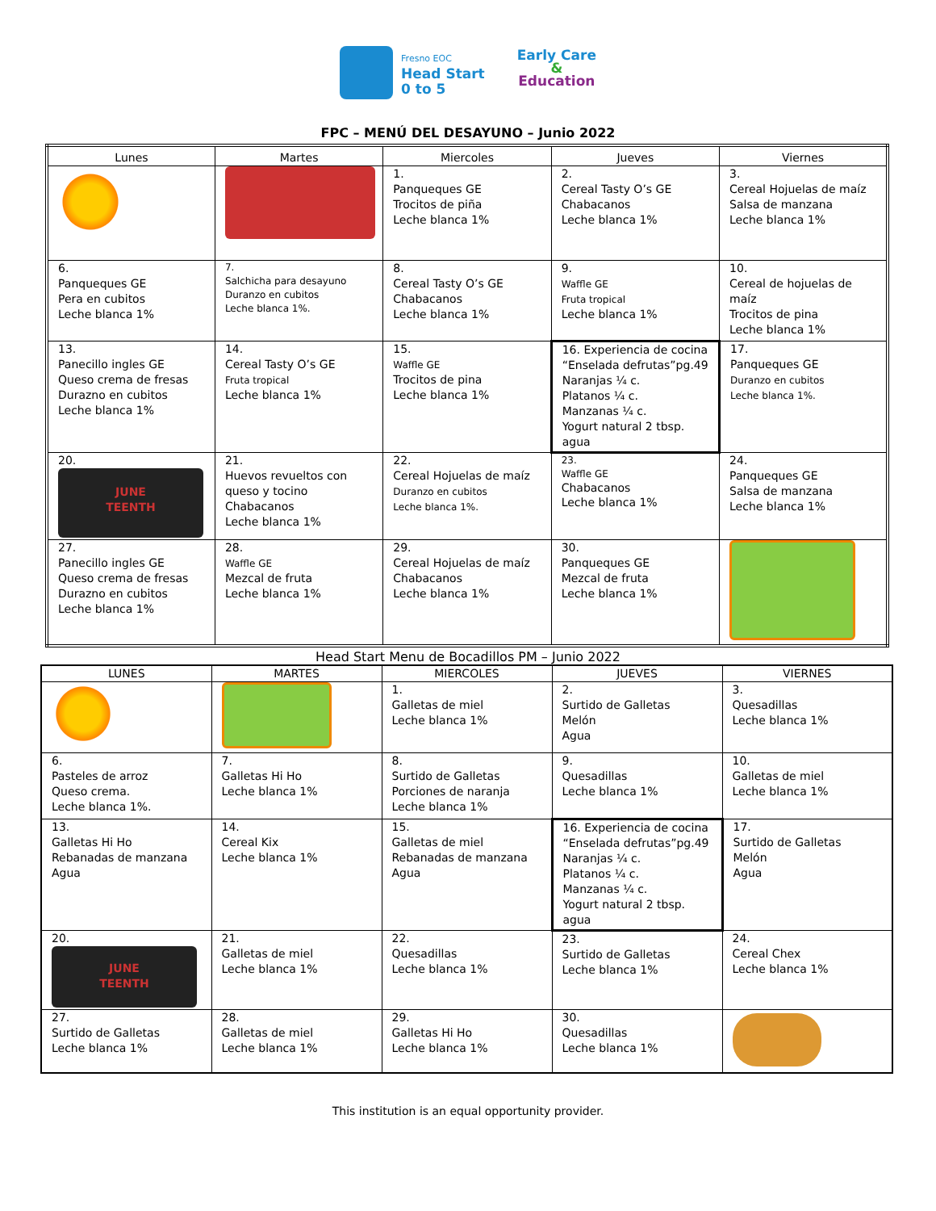Fresno EOC
Head Start
0 to 5
Early Care
&
Education
FPC – MENÚ DEL DESAYUNO – Junio 2022
| Lunes | Martes | Miercoles | Jueves | Viernes |
| --- | --- | --- | --- | --- |
| | | 1. Panqueques GE Trocitos de piña Leche blanca 1% | 2. Cereal Tasty O’s GE Chabacanos Leche blanca 1% | 3. Cereal Hojuelas de maíz Salsa de manzana Leche blanca 1% |
| 6. Panqueques GE Pera en cubitos Leche blanca 1% | 7. Salchicha para desayuno Duranzo en cubitos Leche blanca 1%. | 8. Cereal Tasty O’s GE Chabacanos Leche blanca 1% | 9. Waffle GE Fruta tropical Leche blanca 1% | 10. Cereal de hojuelas de maíz Trocitos de pina Leche blanca 1% |
| 13. Panecillo ingles GE Queso crema de fresas Durazno en cubitos Leche blanca 1% | 14. Cereal Tasty O’s GE Fruta tropical Leche blanca 1% | 15. Waffle GE Trocitos de pina Leche blanca 1% | 16. Experiencia de cocina “Enselada defrutas”pg.49 Naranjas ¼ c. Platanos ¼ c. Manzanas ¼ c. Yogurt natural 2 tbsp. agua | 17. Panqueques GE Duranzo en cubitos Leche blanca 1%. |
| 20. JUNE TEENTH | 21. Huevos revueltos con queso y tocino Chabacanos Leche blanca 1% | 22. Cereal Hojuelas de maíz Duranzo en cubitos Leche blanca 1%. | 23. Waffle GE Chabacanos Leche blanca 1% | 24. Panqueques GE Salsa de manzana Leche blanca 1% |
| 27. Panecillo ingles GE Queso crema de fresas Durazno en cubitos Leche blanca 1% | 28. Waffle GE Mezcal de fruta Leche blanca 1% | 29. Cereal Hojuelas de maíz Chabacanos Leche blanca 1% | 30. Panqueques GE Mezcal de fruta Leche blanca 1% | |
Head Start Menu de Bocadillos PM – Junio 2022
| LUNES | MARTES | MIERCOLES | JUEVES | VIERNES |
| --- | --- | --- | --- | --- |
| | | 1. Galletas de miel Leche blanca 1% | 2. Surtido de Galletas Melón Agua | 3. Quesadillas Leche blanca 1% |
| 6. Pasteles de arroz Queso crema. Leche blanca 1%. | 7. Galletas Hi Ho Leche blanca 1% | 8. Surtido de Galletas Porciones de naranja Leche blanca 1% | 9. Quesadillas Leche blanca 1% | 10. Galletas de miel Leche blanca 1% |
| 13. Galletas Hi Ho Rebanadas de manzana Agua | 14. Cereal Kix Leche blanca 1% | 15. Galletas de miel Rebanadas de manzana Agua | 16. Experiencia de cocina “Enselada defrutas”pg.49 Naranjas ¼ c. Platanos ¼ c. Manzanas ¼ c. Yogurt natural 2 tbsp. agua | 17. Surtido de Galletas Melón Agua |
| 20. JUNE TEENTH | 21. Galletas de miel Leche blanca 1% | 22. Quesadillas Leche blanca 1% | 23. Surtido de Galletas Leche blanca 1% | 24. Cereal Chex Leche blanca 1% |
| 27. Surtido de Galletas Leche blanca 1% | 28. Galletas de miel Leche blanca 1% | 29. Galletas Hi Ho Leche blanca 1% | 30. Quesadillas Leche blanca 1% | |
This institution is an equal opportunity provider.